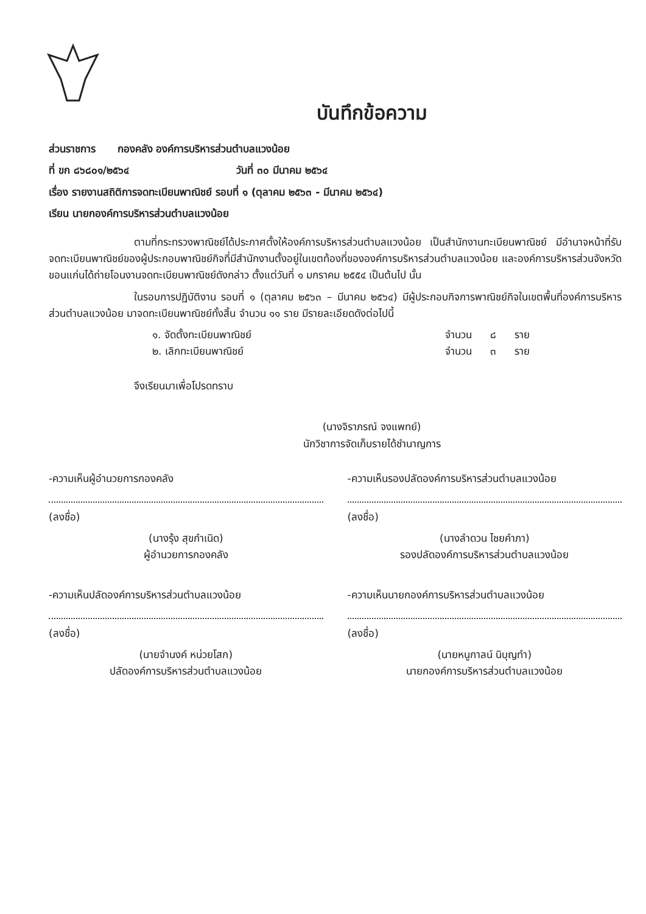บันทึกข้อความ
ส่วนราชการ กองคลัง องค์การบริหารส่วนตำบลแวงน้อย
ที่ ขก ๘๖๘๐๑/๒๕๖๔ วันที่ ๓๐ มีนาคม ๒๕๖๔
เรื่อง รายงานสถิติการจดทะเบียนพาณิชย์ รอบที่ ๑ (ตุลาคม ๒๕๖๓ - มีนาคม ๒๕๖๔)
เรียน นายกองค์การบริหารส่วนตำบลแวงน้อย
ตามที่กระทรวงพาณิชย์ได้ประกาศตั้งให้องค์การบริหารส่วนตำบลแวงน้อย เป็นสำนักงานทะเบียนพาณิชย์ มีอำนาจหน้าที่รับจดทะเบียนพาณิชย์ของผู้ประกอบพาณิชย์กิจที่มีสำนักงานตั้งอยู่ในเขตท้องที่ขององค์การบริหารส่วนตำบลแวงน้อย และองค์การบริหารส่วนจังหวัดขอนแก่นได้ถ่ายโอนงานจดทะเบียนพาณิชย์ดังกล่าว ตั้งแต่วันที่ ๑ มกราคม ๒๕๕๔ เป็นต้นไป นั้น
ในรอบการปฏิบัติงาน รอบที่ ๑ (ตุลาคม ๒๕๖๓ – มีนาคม ๒๕๖๔) มีผู้ประกอบกิจการพาณิชย์กิจในเขตพื้นที่องค์การบริหารส่วนตำบลแวงน้อย มาจดทะเบียนพาณิชย์ทั้งสิ้น จำนวน ๑๑ ราย มีรายละเอียดดังต่อไปนี้
๑. จัดตั้งทะเบียนพาณิชย์ จำนวน ๘ ราย
๒. เลิกทะเบียนพาณิชย์ จำนวน ๓ ราย
จึงเรียนมาเพื่อโปรดทราบ
(นางจิราภรณ์ จงแพทย์)
นักวิชาการจัดเก็บรายได้ชำนาญการ
-ความเห็นผู้อำนวยการกองคลัง
(ลงชื่อ)
(นางรุ้ง สุขกำเนิด)
ผู้อำนวยการกองคลัง
-ความเห็นรองปลัดองค์การบริหารส่วนตำบลแวงน้อย
(ลงชื่อ)
(นางลำดวน ไชยคำภา)
รองปลัดองค์การบริหารส่วนตำบลแวงน้อย
-ความเห็นปลัดองค์การบริหารส่วนตำบลแวงน้อย
(ลงชื่อ)
(นายจำนงค์ หน่วยโสก)
ปลัดองค์การบริหารส่วนตำบลแวงน้อย
-ความเห็นนายกองค์การบริหารส่วนตำบลแวงน้อย
(ลงชื่อ)
(นายหนูกาลน์ นิบุญทำ)
นายกองค์การบริหารส่วนตำบลแวงน้อย